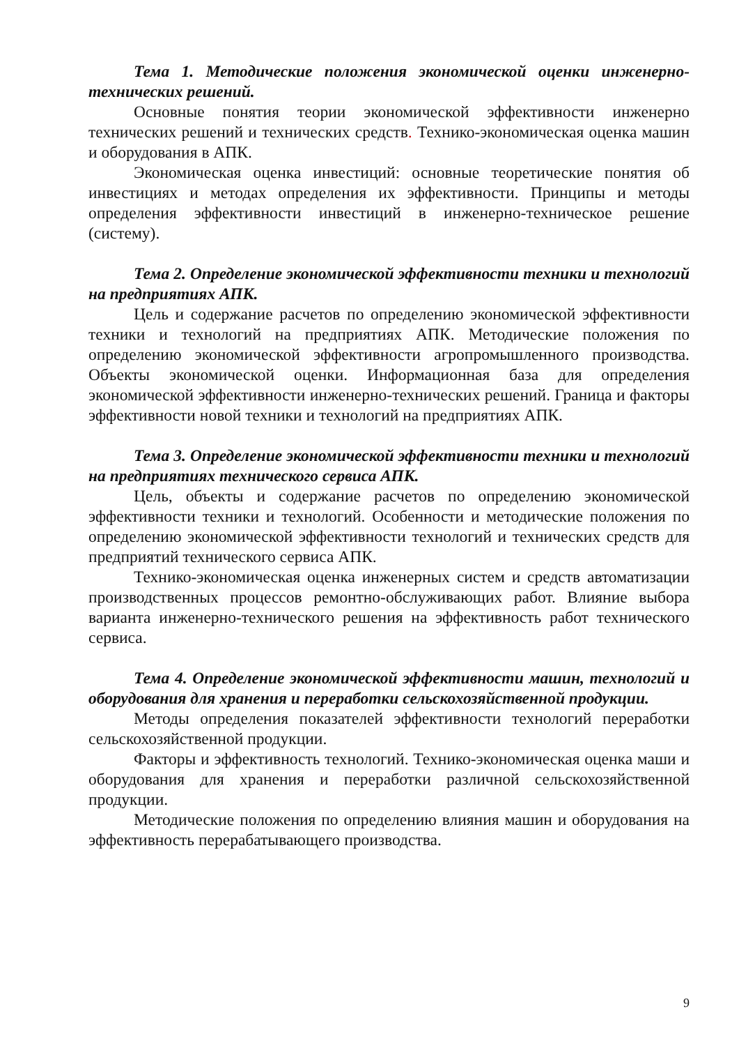Тема 1. Методические положения экономической оценки инженерно-технических решений.
Основные понятия теории экономической эффективности инженерно технических решений и технических средств. Технико-экономическая оценка машин и оборудования в АПК.
Экономическая оценка инвестиций: основные теоретические понятия об инвестициях и методах определения их эффективности. Принципы и методы определения эффективности инвестиций в инженерно-техническое решение (систему).
Тема 2. Определение экономической эффективности техники и технологий на предприятиях АПК.
Цель и содержание расчетов по определению экономической эффективности техники и технологий на предприятиях АПК. Методические положения по определению экономической эффективности агропромышленного производства. Объекты экономической оценки. Информационная база для определения экономической эффективности инженерно-технических решений. Граница и факторы эффективности новой техники и технологий на предприятиях АПК.
Тема 3. Определение экономической эффективности техники и технологий на предприятиях технического сервиса АПК.
Цель, объекты и содержание расчетов по определению экономической эффективности техники и технологий. Особенности и методические положения по определению экономической эффективности технологий и технических средств для предприятий технического сервиса АПК.
Технико-экономическая оценка инженерных систем и средств автоматизации производственных процессов ремонтно-обслуживающих работ. Влияние выбора варианта инженерно-технического решения на эффективность работ технического сервиса.
Тема 4. Определение экономической эффективности машин, технологий и оборудования для хранения и переработки сельскохозяйственной продукции.
Методы определения показателей эффективности технологий переработки сельскохозяйственной продукции.
Факторы и эффективность технологий. Технико-экономическая оценка маши и оборудования для хранения и переработки различной сельскохозяйственной продукции.
Методические положения по определению влияния машин и оборудования на эффективность перерабатывающего производства.
9